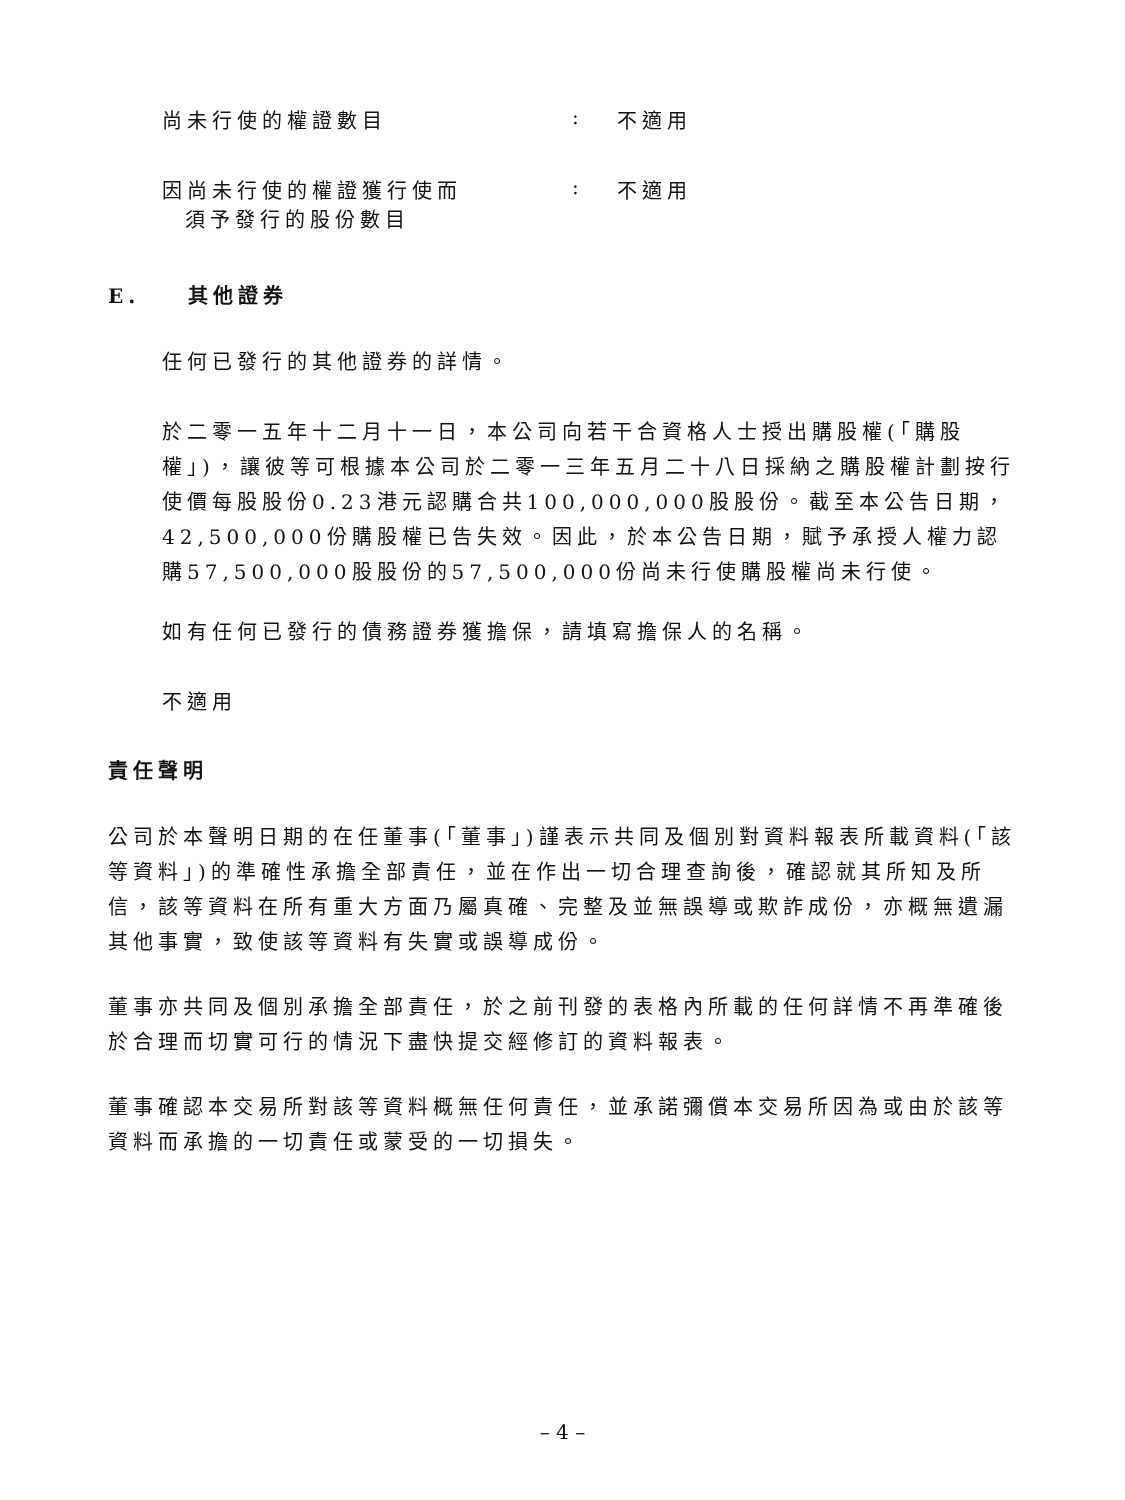尚未行使的權證數目: 不適用
因尚未行使的權證獲行使而
須予發行的股份數目: 不適用
E. 其他證券
任何已發行的其他證券的詳情。
於二零一五年十二月十一日，本公司向若干合資格人士授出購股權(「購股權」)，讓彼等可根據本公司於二零一三年五月二十八日採納之購股權計劃按行使價每股股份0.23港元認購合共100,000,000股股份。截至本公告日期，42,500,000份購股權已告失效。因此，於本公告日期，賦予承授人權力認購57,500,000股股份的57,500,000份尚未行使購股權尚未行使。
如有任何已發行的債務證券獲擔保，請填寫擔保人的名稱。
不適用
責任聲明
公司於本聲明日期的在任董事(「董事」)謹表示共同及個別對資料報表所載資料(「該等資料」)的準確性承擔全部責任，並在作出一切合理查詢後，確認就其所知及所信，該等資料在所有重大方面乃屬真確、完整及並無誤導或欺詐成份，亦概無遺漏其他事實，致使該等資料有失實或誤導成份。
董事亦共同及個別承擔全部責任，於之前刊發的表格內所載的任何詳情不再準確後於合理而切實可行的情況下盡快提交經修訂的資料報表。
董事確認本交易所對該等資料概無任何責任，並承諾彌償本交易所因為或由於該等資料而承擔的一切責任或蒙受的一切損失。
– 4 –